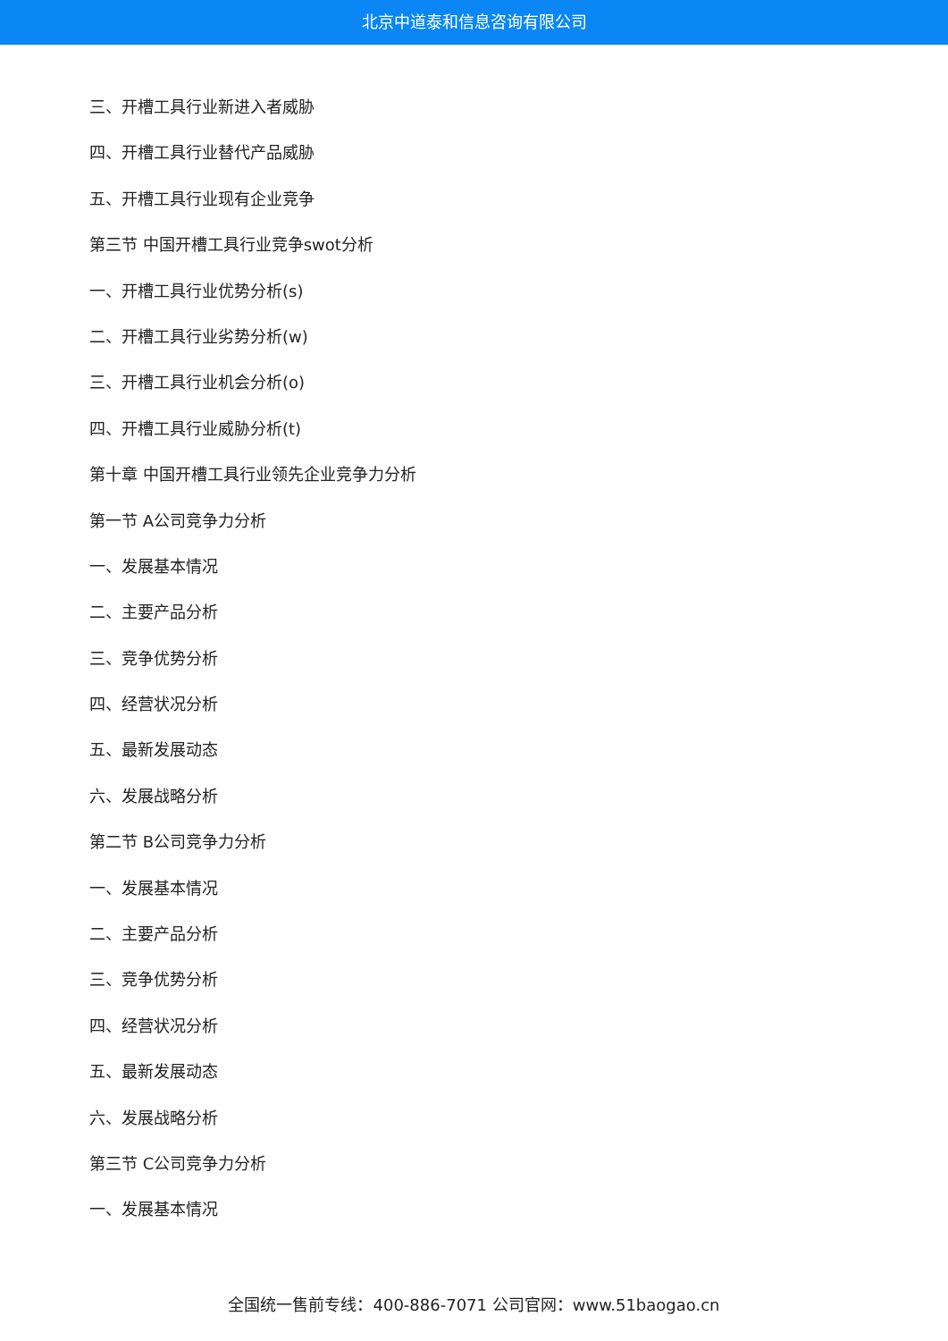北京中道泰和信息咨询有限公司
三、开槽工具行业新进入者威胁
四、开槽工具行业替代产品威胁
五、开槽工具行业现有企业竞争
第三节 中国开槽工具行业竞争swot分析
一、开槽工具行业优势分析(s)
二、开槽工具行业劣势分析(w)
三、开槽工具行业机会分析(o)
四、开槽工具行业威胁分析(t)
第十章 中国开槽工具行业领先企业竞争力分析
第一节 A公司竞争力分析
一、发展基本情况
二、主要产品分析
三、竞争优势分析
四、经营状况分析
五、最新发展动态
六、发展战略分析
第二节 B公司竞争力分析
一、发展基本情况
二、主要产品分析
三、竞争优势分析
四、经营状况分析
五、最新发展动态
六、发展战略分析
第三节 C公司竞争力分析
一、发展基本情况
全国统一售前专线：400-886-7071 公司官网：www.51baogao.cn